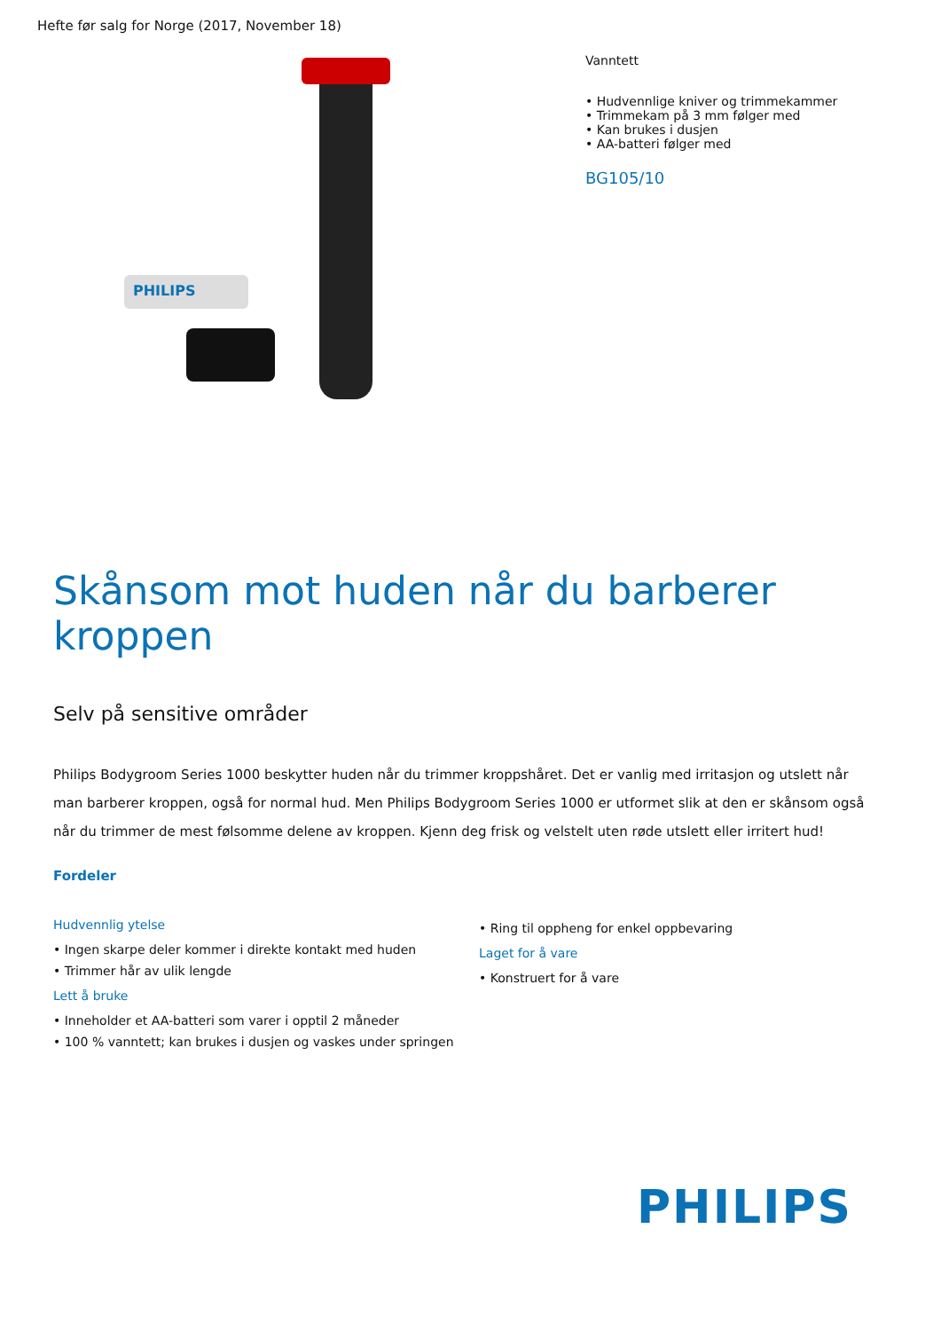Hefte før salg for Norge (2017, November 18)
PHILIPS
Vanntett
• Hudvennlige kniver og trimmekammer
• Trimmekam på 3 mm følger med
• Kan brukes i dusjen
• AA-batteri følger med
BG105/10
Skånsom mot huden når du barberer kroppen
Selv på sensitive områder
Philips Bodygroom Series 1000 beskytter huden når du trimmer kroppshåret. Det er vanlig med irritasjon og utslett når man barberer kroppen, også for normal hud. Men Philips Bodygroom Series 1000 er utformet slik at den er skånsom også når du trimmer de mest følsomme delene av kroppen. Kjenn deg frisk og velstelt uten røde utslett eller irritert hud!
Fordeler
Hudvennlig ytelse
• Ingen skarpe deler kommer i direkte kontakt med huden
• Trimmer hår av ulik lengde
Lett å bruke
• Inneholder et AA-batteri som varer i opptil 2 måneder
• 100 % vanntett; kan brukes i dusjen og vaskes under springen
• Ring til oppheng for enkel oppbevaring
Laget for å vare
• Konstruert for å vare
PHILIPS